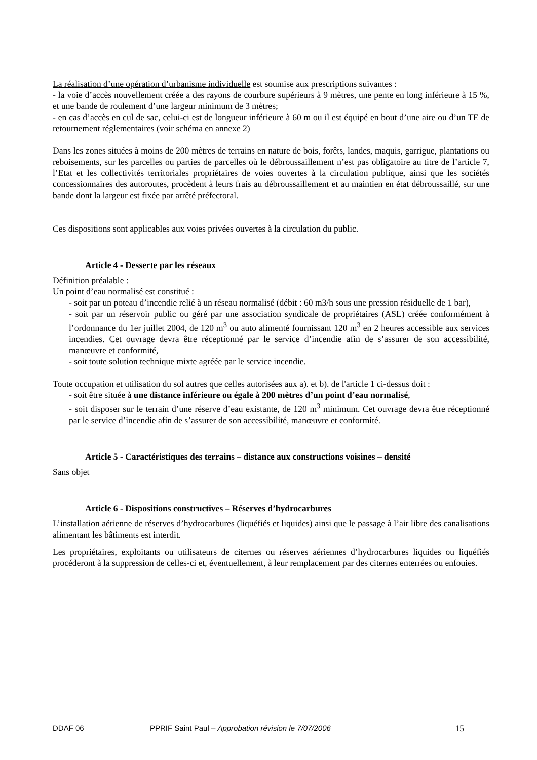La réalisation d’une opération d’urbanisme individuelle est soumise aux prescriptions suivantes :
- la voie d’accès nouvellement créée a des rayons de courbure supérieurs à 9 mètres, une pente en long inférieure à 15 %, et une bande de roulement d’une largeur minimum de 3 mètres;
- en cas d’accès en cul de sac, celui-ci est de longueur inférieure à 60 m ou il est équipé en bout d’une aire ou d’un TE de retournement réglementaires (voir schéma en annexe 2)
Dans les zones situées à moins de 200 mètres de terrains en nature de bois, forêts, landes, maquis, garrigue, plantations ou reboisements, sur les parcelles ou parties de parcelles où le débroussaillement n’est pas obligatoire au titre de l’article 7, l’Etat et les collectivités territoriales propriétaires de voies ouvertes à la circulation publique, ainsi que les sociétés concessionnaires des autoroutes, procèdent à leurs frais au débroussaillement et au maintien en état débroussaillé, sur une bande dont la largeur est fixée par arrêté préfectoral.
Ces dispositions sont applicables aux voies privées ouvertes à la circulation du public.
Article 4 - Desserte par les réseaux
Définition préalable :
Un point d’eau normalisé est constitué :
- soit par un poteau d’incendie relié à un réseau normalisé (débit : 60 m3/h sous une pression résiduelle de 1 bar),
- soit par un réservoir public ou géré par une association syndicale de propriétaires (ASL) créée conformément à l’ordonnance du 1er juillet 2004, de 120 m<sup>3</sup> ou auto alimenté fournissant 120 m<sup>3</sup> en 2 heures accessible aux services incendies. Cet ouvrage devra être réceptionné par le service d’incendie afin de s’assurer de son accessibilité, manœuvre et conformité,
- soit toute solution technique mixte agréée par le service incendie.
Toute occupation et utilisation du sol autres que celles autorisées aux a). et b). de l'article 1 ci-dessus doit :
- soit être située à une distance inférieure ou égale à 200 mètres d’un point d’eau normalisé,
- soit disposer sur le terrain d’une réserve d’eau existante, de 120 m<sup>3</sup> minimum. Cet ouvrage devra être réceptionné par le service d’incendie afin de s’assurer de son accessibilité, manœuvre et conformité.
Article 5 - Caractéristiques des terrains – distance aux constructions voisines – densité
Sans objet
Article 6 - Dispositions constructives – Réserves d’hydrocarbures
L’installation aérienne de réserves d’hydrocarbures (liquéfiés et liquides) ainsi que le passage à l’air libre des canalisations alimentant les bâtiments est interdit.
Les propriétaires, exploitants ou utilisateurs de citernes ou réserves aériennes d’hydrocarbures liquides ou liquéfiés procéderont à la suppression de celles-ci et, éventuellement, à leur remplacement par des citernes enterrées ou enfouies.
DDAF 06 PPRIF Saint Paul – Approbation révision le 7/07/2006 15